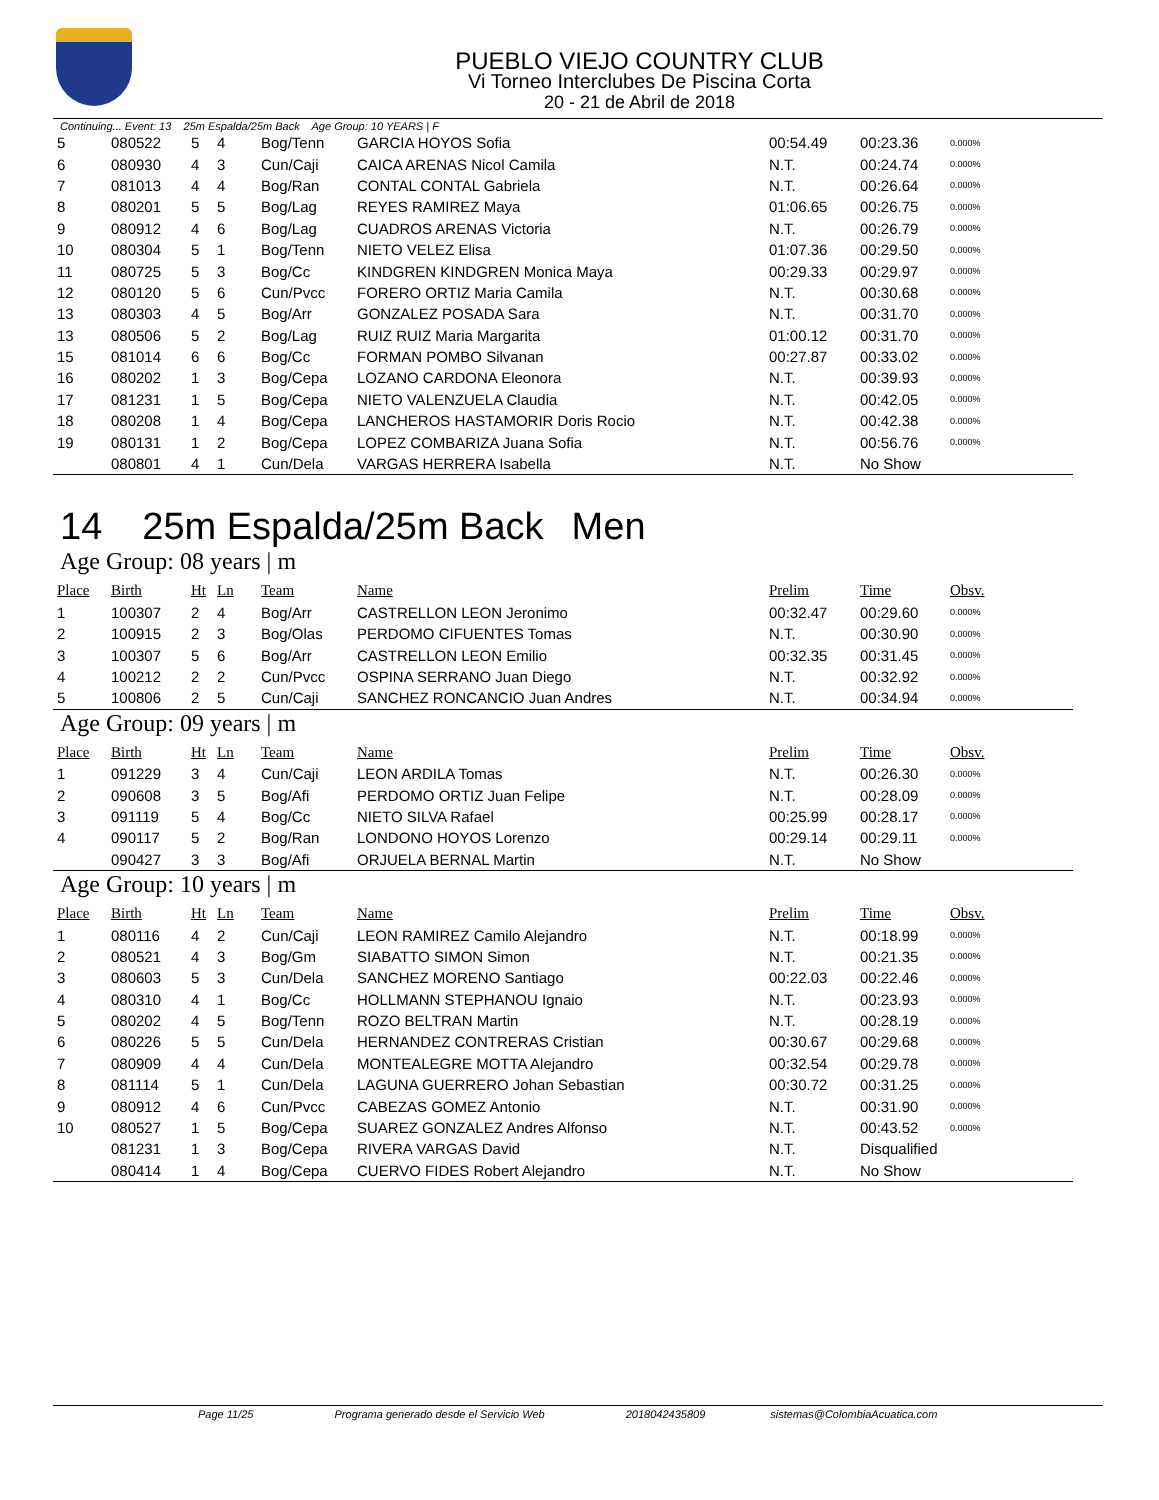PUEBLO VIEJO COUNTRY CLUB
Vi Torneo Interclubes De Piscina Corta
20 - 21 de Abril de 2018
Continuing... Event: 13 25m Espalda/25m Back Age Group: 10 YEARS | F
| 5 | 080522 | 5 | 4 | Bog/Tenn | GARCIA HOYOS Sofia | 00:54.49 | 00:23.36 | 0.000% |
| 6 | 080930 | 4 | 3 | Cun/Caji | CAICA ARENAS Nicol Camila | N.T. | 00:24.74 | 0.000% |
| 7 | 081013 | 4 | 4 | Bog/Ran | CONTAL CONTAL Gabriela | N.T. | 00:26.64 | 0.000% |
| 8 | 080201 | 5 | 5 | Bog/Lag | REYES RAMIREZ Maya | 01:06.65 | 00:26.75 | 0.000% |
| 9 | 080912 | 4 | 6 | Bog/Lag | CUADROS ARENAS Victoria | N.T. | 00:26.79 | 0.000% |
| 10 | 080304 | 5 | 1 | Bog/Tenn | NIETO VELEZ Elisa | 01:07.36 | 00:29.50 | 0.000% |
| 11 | 080725 | 5 | 3 | Bog/Cc | KINDGREN KINDGREN Monica Maya | 00:29.33 | 00:29.97 | 0.000% |
| 12 | 080120 | 5 | 6 | Cun/Pvcc | FORERO ORTIZ Maria Camila | N.T. | 00:30.68 | 0.000% |
| 13 | 080303 | 4 | 5 | Bog/Arr | GONZALEZ POSADA Sara | N.T. | 00:31.70 | 0.000% |
| 13 | 080506 | 5 | 2 | Bog/Lag | RUIZ RUIZ Maria Margarita | 01:00.12 | 00:31.70 | 0.000% |
| 15 | 081014 | 6 | 6 | Bog/Cc | FORMAN POMBO Silvanan | 00:27.87 | 00:33.02 | 0.000% |
| 16 | 080202 | 1 | 3 | Bog/Cepa | LOZANO CARDONA Eleonora | N.T. | 00:39.93 | 0.000% |
| 17 | 081231 | 1 | 5 | Bog/Cepa | NIETO VALENZUELA Claudia | N.T. | 00:42.05 | 0.000% |
| 18 | 080208 | 1 | 4 | Bog/Cepa | LANCHEROS HASTAMORIR Doris Rocio | N.T. | 00:42.38 | 0.000% |
| 19 | 080131 | 1 | 2 | Bog/Cepa | LOPEZ COMBARIZA Juana Sofia | N.T. | 00:56.76 | 0.000% |
| | 080801 | 4 | 1 | Cun/Dela | VARGAS HERRERA Isabella | N.T. | No Show | |
14 25m Espalda/25m Back Men
Age Group: 08 years | m
| Place | Birth | Ht | Ln | Team | Name | Prelim | Time | Obsv. |
| --- | --- | --- | --- | --- | --- | --- | --- | --- |
| 1 | 100307 | 2 | 4 | Bog/Arr | CASTRELLON LEON Jeronimo | 00:32.47 | 00:29.60 | 0.000% |
| 2 | 100915 | 2 | 3 | Bog/Olas | PERDOMO CIFUENTES Tomas | N.T. | 00:30.90 | 0.000% |
| 3 | 100307 | 5 | 6 | Bog/Arr | CASTRELLON LEON Emilio | 00:32.35 | 00:31.45 | 0.000% |
| 4 | 100212 | 2 | 2 | Cun/Pvcc | OSPINA SERRANO Juan Diego | N.T. | 00:32.92 | 0.000% |
| 5 | 100806 | 2 | 5 | Cun/Caji | SANCHEZ RONCANCIO Juan Andres | N.T. | 00:34.94 | 0.000% |
Age Group: 09 years | m
| Place | Birth | Ht | Ln | Team | Name | Prelim | Time | Obsv. |
| --- | --- | --- | --- | --- | --- | --- | --- | --- |
| 1 | 091229 | 3 | 4 | Cun/Caji | LEON ARDILA Tomas | N.T. | 00:26.30 | 0.000% |
| 2 | 090608 | 3 | 5 | Bog/Afi | PERDOMO ORTIZ Juan Felipe | N.T. | 00:28.09 | 0.000% |
| 3 | 091119 | 5 | 4 | Bog/Cc | NIETO SILVA Rafael | 00:25.99 | 00:28.17 | 0.000% |
| 4 | 090117 | 5 | 2 | Bog/Ran | LONDONO HOYOS Lorenzo | 00:29.14 | 00:29.11 | 0.000% |
| | 090427 | 3 | 3 | Bog/Afi | ORJUELA BERNAL Martin | N.T. | No Show | |
Age Group: 10 years | m
| Place | Birth | Ht | Ln | Team | Name | Prelim | Time | Obsv. |
| --- | --- | --- | --- | --- | --- | --- | --- | --- |
| 1 | 080116 | 4 | 2 | Cun/Caji | LEON RAMIREZ Camilo Alejandro | N.T. | 00:18.99 | 0.000% |
| 2 | 080521 | 4 | 3 | Bog/Gm | SIABATTO SIMON Simon | N.T. | 00:21.35 | 0.000% |
| 3 | 080603 | 5 | 3 | Cun/Dela | SANCHEZ MORENO Santiago | 00:22.03 | 00:22.46 | 0.000% |
| 4 | 080310 | 4 | 1 | Bog/Cc | HOLLMANN STEPHANOU Ignaio | N.T. | 00:23.93 | 0.000% |
| 5 | 080202 | 4 | 5 | Bog/Tenn | ROZO BELTRAN Martin | N.T. | 00:28.19 | 0.000% |
| 6 | 080226 | 5 | 5 | Cun/Dela | HERNANDEZ CONTRERAS Cristian | 00:30.67 | 00:29.68 | 0.000% |
| 7 | 080909 | 4 | 4 | Cun/Dela | MONTEALEGRE MOTTA Alejandro | 00:32.54 | 00:29.78 | 0.000% |
| 8 | 081114 | 5 | 1 | Cun/Dela | LAGUNA GUERRERO Johan Sebastian | 00:30.72 | 00:31.25 | 0.000% |
| 9 | 080912 | 4 | 6 | Cun/Pvcc | CABEZAS GOMEZ Antonio | N.T. | 00:31.90 | 0.000% |
| 10 | 080527 | 1 | 5 | Bog/Cepa | SUAREZ GONZALEZ Andres Alfonso | N.T. | 00:43.52 | 0.000% |
| | 081231 | 1 | 3 | Bog/Cepa | RIVERA VARGAS David | N.T. | Disqualified | |
| | 080414 | 1 | 4 | Bog/Cepa | CUERVO FIDES Robert Alejandro | N.T. | No Show | |
Page 11/25 Programa generado desde el Servicio Web 2018042435809 sistemas@ColombiaAcuatica.com